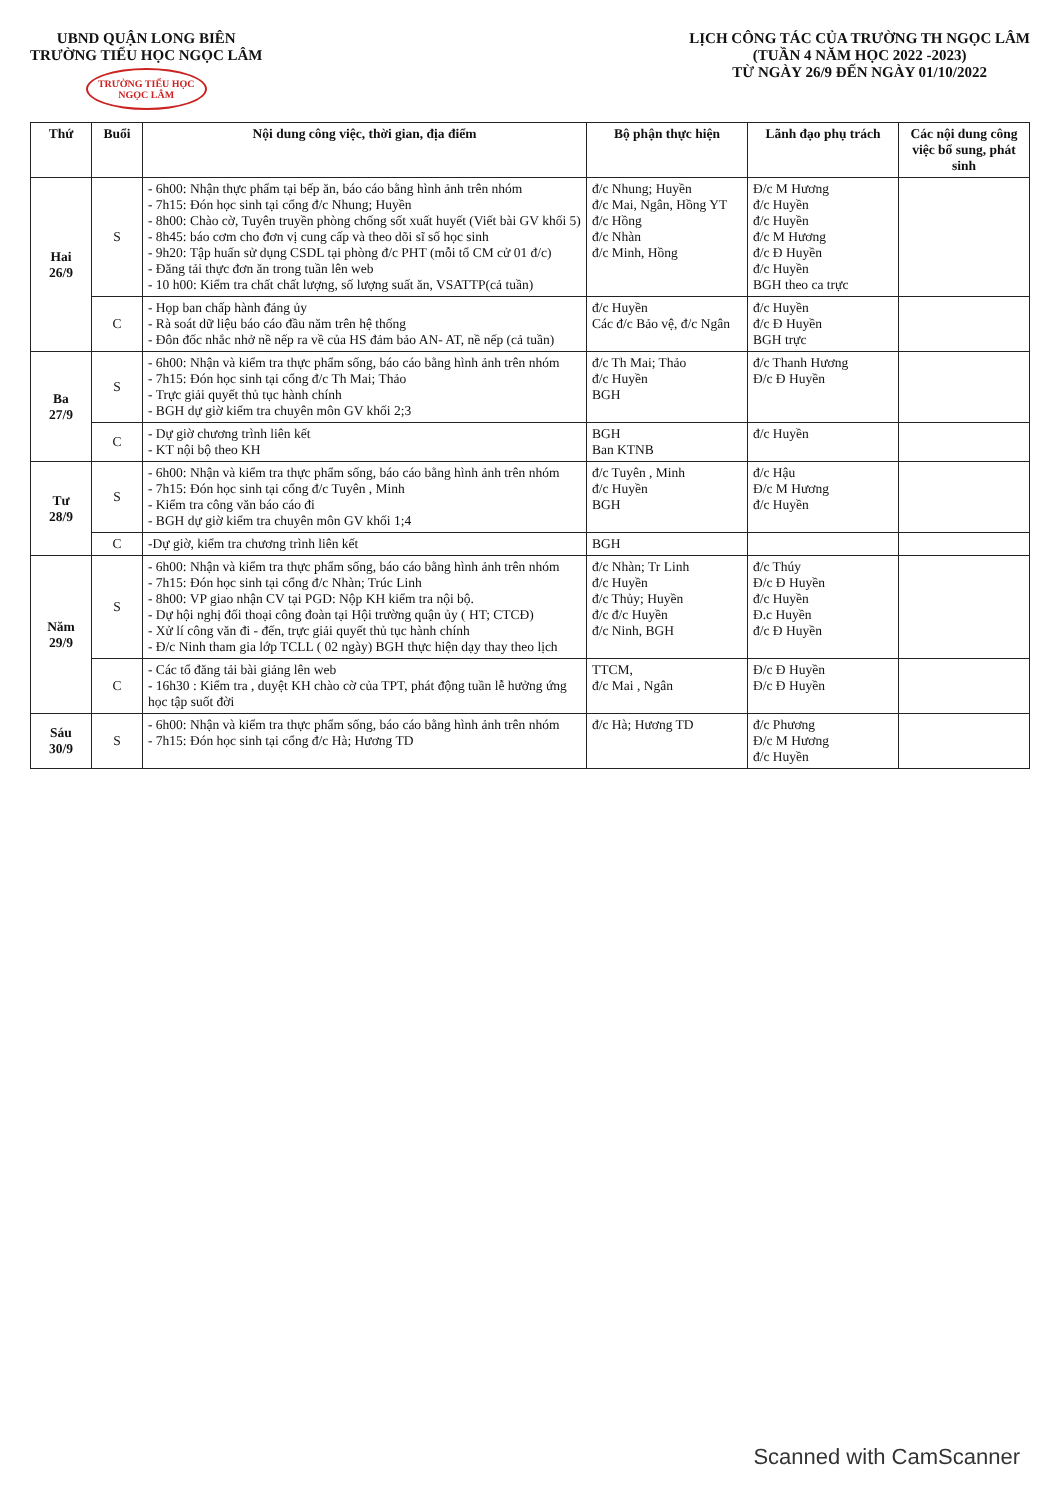UBND QUẬN LONG BIÊN
TRƯỜNG TIỂU HỌC NGỌC LÂM
TRƯỜNG TIỂU HỌC
NGỌC LÂM
LỊCH CÔNG TÁC CỦA TRƯỜNG TH NGỌC LÂM
(TUẦN 4 NĂM HỌC 2022 -2023)
TỪ NGÀY 26/9 ĐẾN NGÀY 01/10/2022
| Thứ | Buổi | Nội dung công việc, thời gian, địa điểm | Bộ phận thực hiện | Lãnh đạo phụ trách | Các nội dung công việc bổ sung, phát sinh |
| --- | --- | --- | --- | --- | --- |
| Hai 26/9 | S | - 6h00: Nhận thực phẩm tại bếp ăn, báo cáo bằng hình ảnh trên nhóm - 7h15: Đón học sinh tại cổng đ/c Nhung; Huyền - 8h00: Chào cờ, Tuyên truyền phòng chống sốt xuất huyết (Viết bài GV khối 5) - 8h45: báo cơm cho đơn vị cung cấp và theo dõi sĩ số học sinh - 9h20: Tập huấn sử dụng CSDL tại phòng đ/c PHT (mỗi tổ CM cử 01 đ/c) - Đăng tải thực đơn ăn trong tuần lên web - 10 h00: Kiểm tra chất chất lượng, số lượng suất ăn, VSATTP(cả tuần) | đ/c Nhung; Huyền đ/c Mai, Ngân, Hồng YT đ/c Hồng đ/c Nhàn đ/c Minh, Hồng | Đ/c M Hương đ/c Huyền đ/c Huyền đ/c M Hương đ/c Đ Huyền đ/c Huyền BGH theo ca trực | |
| | C | - Họp ban chấp hành đảng ủy - Rà soát dữ liệu báo cáo đầu năm trên hệ thống - Đôn đốc nhắc nhở nề nếp ra về của HS đảm bảo AN- AT, nề nếp (cả tuần) | đ/c Huyền Các đ/c Bảo vệ, đ/c Ngân | đ/c Huyền đ/c Đ Huyền BGH trực | |
| Ba 27/9 | S | - 6h00: Nhận và kiểm tra thực phẩm sống, báo cáo bằng hình ảnh trên nhóm - 7h15: Đón học sinh tại cổng đ/c Th Mai; Thảo - Trực giải quyết thủ tục hành chính - BGH dự giờ kiểm tra chuyên môn GV khối 2;3 | đ/c Th Mai; Thảo đ/c Huyền BGH | đ/c Thanh Hương Đ/c Đ Huyền | |
| | C | - Dự giờ chương trình liên kết - KT nội bộ theo KH | BGH Ban KTNB | đ/c Huyền | |
| Tư 28/9 | S | - 6h00: Nhận và kiểm tra thực phẩm sống, báo cáo bằng hình ảnh trên nhóm - 7h15: Đón học sinh tại cổng đ/c Tuyên , Minh - Kiểm tra công văn báo cáo đi - BGH dự giờ kiểm tra chuyên môn GV khối 1;4 | đ/c Tuyên , Minh đ/c Huyền BGH | đ/c Hậu Đ/c M Hương đ/c Huyền | |
| | C | -Dự giờ, kiểm tra chương trình liên kết | BGH | | |
| Năm 29/9 | S | - 6h00: Nhận và kiểm tra thực phẩm sống, báo cáo bằng hình ảnh trên nhóm - 7h15: Đón học sinh tại cổng đ/c Nhàn; Trúc Linh - 8h00: VP giao nhận CV tại PGD: Nộp KH kiểm tra nội bộ. - Dự hội nghị đối thoại công đoàn tại Hội trường quận ủy ( HT; CTCĐ) - Xử lí công văn đi - đến, trực giải quyết thủ tục hành chính - Đ/c Ninh tham gia lớp TCLL ( 02 ngày) BGH thực hiện dạy thay theo lịch | đ/c Nhàn; Tr Linh đ/c Huyền đ/c Thủy; Huyền đ/c đ/c Huyền đ/c Ninh, BGH | đ/c Thúy Đ/c Đ Huyền đ/c Huyền Đ.c Huyền đ/c Đ Huyền | |
| | C | - Các tổ đăng tải bài giảng lên web - 16h30 : Kiểm tra , duyệt KH chào cờ của TPT, phát động tuần lễ hưởng ứng học tập suốt đời | TTCM, đ/c Mai , Ngân | Đ/c Đ Huyền Đ/c Đ Huyền | |
| Sáu 30/9 | S | - 6h00: Nhận và kiểm tra thực phẩm sống, báo cáo bằng hình ảnh trên nhóm - 7h15: Đón học sinh tại cổng đ/c Hà; Hương TD | đ/c Hà; Hương TD | đ/c Phương Đ/c M Hương đ/c Huyền | |
Scanned with CamScanner